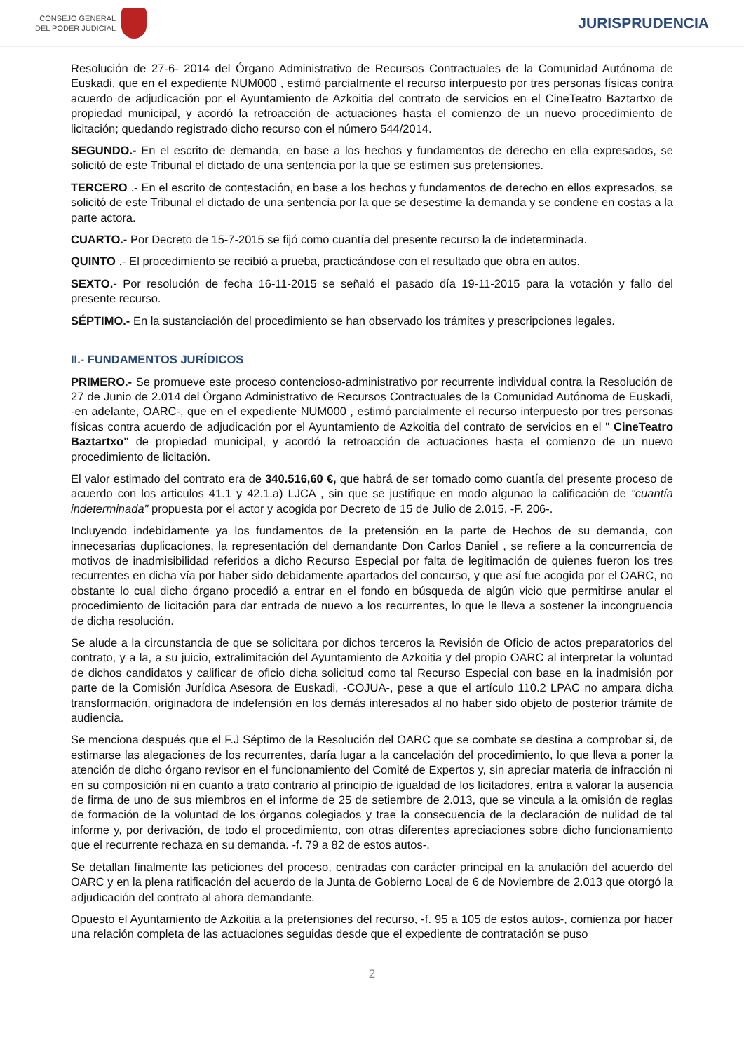CONSEJO GENERAL
DEL PODER JUDICIAL
JURISPRUDENCIA
Resolución de 27-6- 2014 del Órgano Administrativo de Recursos Contractuales de la Comunidad Autónoma de Euskadi, que en el expediente NUM000 , estimó parcialmente el recurso interpuesto por tres personas físicas contra acuerdo de adjudicación por el Ayuntamiento de Azkoitia del contrato de servicios en el CineTeatro Baztartxo de propiedad municipal, y acordó la retroacción de actuaciones hasta el comienzo de un nuevo procedimiento de licitación; quedando registrado dicho recurso con el número 544/2014.
SEGUNDO.- En el escrito de demanda, en base a los hechos y fundamentos de derecho en ella expresados, se solicitó de este Tribunal el dictado de una sentencia por la que se estimen sus pretensiones.
TERCERO .- En el escrito de contestación, en base a los hechos y fundamentos de derecho en ellos expresados, se solicitó de este Tribunal el dictado de una sentencia por la que se desestime la demanda y se condene en costas a la parte actora.
CUARTO.- Por Decreto de 15-7-2015 se fijó como cuantía del presente recurso la de indeterminada.
QUINTO .- El procedimiento se recibió a prueba, practicándose con el resultado que obra en autos.
SEXTO.- Por resolución de fecha 16-11-2015 se señaló el pasado día 19-11-2015 para la votación y fallo del presente recurso.
SÉPTIMO.- En la sustanciación del procedimiento se han observado los trámites y prescripciones legales.
II.- FUNDAMENTOS JURÍDICOS
PRIMERO.- Se promueve este proceso contencioso-administrativo por recurrente individual contra la Resolución de 27 de Junio de 2.014 del Órgano Administrativo de Recursos Contractuales de la Comunidad Autónoma de Euskadi, -en adelante, OARC-, que en el expediente NUM000 , estimó parcialmente el recurso interpuesto por tres personas físicas contra acuerdo de adjudicación por el Ayuntamiento de Azkoitia del contrato de servicios en el " CineTeatro Baztartxo" de propiedad municipal, y acordó la retroacción de actuaciones hasta el comienzo de un nuevo procedimiento de licitación.
El valor estimado del contrato era de 340.516,60 €, que habrá de ser tomado como cuantía del presente proceso de acuerdo con los articulos 41.1 y 42.1.a) LJCA , sin que se justifique en modo algunao la calificación de "cuantía indeterminada" propuesta por el actor y acogida por Decreto de 15 de Julio de 2.015. -F. 206-.
Incluyendo indebidamente ya los fundamentos de la pretensión en la parte de Hechos de su demanda, con innecesarias duplicaciones, la representación del demandante Don Carlos Daniel , se refiere a la concurrencia de motivos de inadmisibilidad referidos a dicho Recurso Especial por falta de legitimación de quienes fueron los tres recurrentes en dicha vía por haber sido debidamente apartados del concurso, y que así fue acogida por el OARC, no obstante lo cual dicho órgano procedió a entrar en el fondo en búsqueda de algún vicio que permitirse anular el procedimiento de licitación para dar entrada de nuevo a los recurrentes, lo que le lleva a sostener la incongruencia de dicha resolución.
Se alude a la circunstancia de que se solicitara por dichos terceros la Revisión de Oficio de actos preparatorios del contrato, y a la, a su juicio, extralimitación del Ayuntamiento de Azkoitia y del propio OARC al interpretar la voluntad de dichos candidatos y calificar de oficio dicha solicitud como tal Recurso Especial con base en la inadmisión por parte de la Comisión Jurídica Asesora de Euskadi, -COJUA-, pese a que el artículo 110.2 LPAC no ampara dicha transformación, originadora de indefensión en los demás interesados al no haber sido objeto de posterior trámite de audiencia.
Se menciona después que el F.J Séptimo de la Resolución del OARC que se combate se destina a comprobar si, de estimarse las alegaciones de los recurrentes, daría lugar a la cancelación del procedimiento, lo que lleva a poner la atención de dicho órgano revisor en el funcionamiento del Comité de Expertos y, sin apreciar materia de infracción ni en su composición ni en cuanto a trato contrario al principio de igualdad de los licitadores, entra a valorar la ausencia de firma de uno de sus miembros en el informe de 25 de setiembre de 2.013, que se vincula a la omisión de reglas de formación de la voluntad de los órganos colegiados y trae la consecuencia de la declaración de nulidad de tal informe y, por derivación, de todo el procedimiento, con otras diferentes apreciaciones sobre dicho funcionamiento que el recurrente rechaza en su demanda. -f. 79 a 82 de estos autos-.
Se detallan finalmente las peticiones del proceso, centradas con carácter principal en la anulación del acuerdo del OARC y en la plena ratificación del acuerdo de la Junta de Gobierno Local de 6 de Noviembre de 2.013 que otorgó la adjudicación del contrato al ahora demandante.
Opuesto el Ayuntamiento de Azkoitia a la pretensiones del recurso, -f. 95 a 105 de estos autos-, comienza por hacer una relación completa de las actuaciones seguidas desde que el expediente de contratación se puso
2